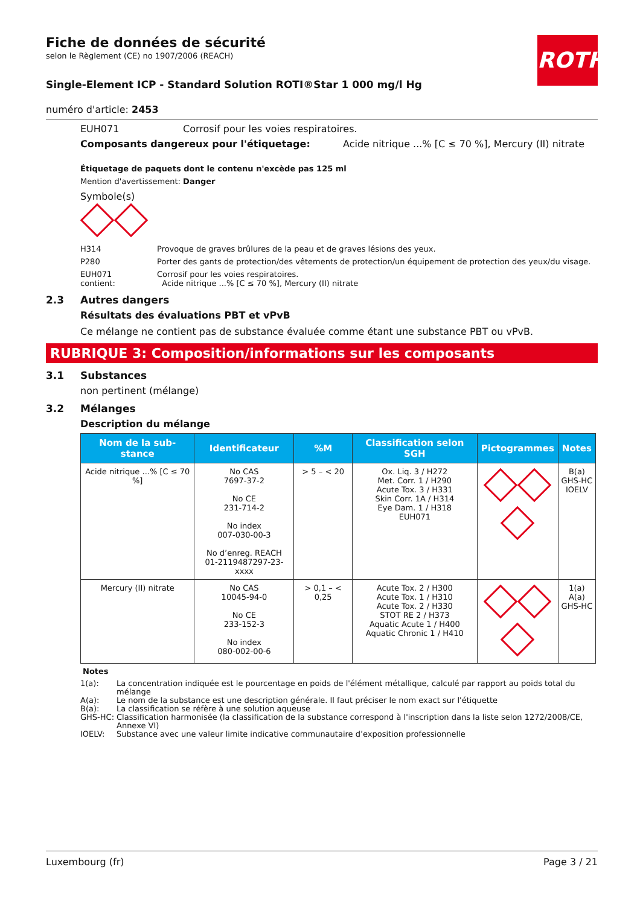ROTH
Fiche de données de sécurité
selon le Règlement (CE) no 1907/2006 (REACH)
Single-Element ICP - Standard Solution ROTI®Star 1 000 mg/l Hg
numéro d'article: 2453
EUH071 Corrosif pour les voies respiratoires.
Composants dangereux pour l'étiquetage: Acide nitrique ...% [C ≤ 70 %], Mercury (II) nitrate
Étiquetage de paquets dont le contenu n'excède pas 125 ml
Mention d'avertissement: Danger
Symbole(s)
H314 Provoque de graves brûlures de la peau et de graves lésions des yeux.
P280 Porter des gants de protection/des vêtements de protection/un équipement de protection des yeux/du visage.
EUH071
contient: Corrosif pour les voies respiratoires.
Acide nitrique ...% [C ≤ 70 %], Mercury (II) nitrate
2.3 Autres dangers
Résultats des évaluations PBT et vPvB
Ce mélange ne contient pas de substance évaluée comme étant une substance PBT ou vPvB.
RUBRIQUE 3: Composition/informations sur les composants
3.1 Substances
non pertinent (mélange)
3.2 Mélanges
Description du mélange
| Nom de la sub-stance | Identificateur | %M | Classification selon SGH | Pictogrammes | Notes |
| --- | --- | --- | --- | --- | --- |
| Acide nitrique ...% [C ≤ 70 %] | No CAS 7697-37-2 No CE 231-714-2 No index 007-030-00-3 No d’enreg. REACH 01-2119487297-23-xxxx | > 5 – < 20 | Ox. Liq. 3 / H272 Met. Corr. 1 / H290 Acute Tox. 3 / H331 Skin Corr. 1A / H314 Eye Dam. 1 / H318 EUH071 | | B(a) GHS-HC IOELV |
| Mercury (II) nitrate | No CAS 10045-94-0 No CE 233-152-3 No index 080-002-00-6 | > 0,1 – < 0,25 | Acute Tox. 2 / H300 Acute Tox. 1 / H310 Acute Tox. 2 / H330 STOT RE 2 / H373 Aquatic Acute 1 / H400 Aquatic Chronic 1 / H410 | | 1(a) A(a) GHS-HC |
Notes
1(a): La concentration indiquée est le pourcentage en poids de l'élément métallique, calculé par rapport au poids total du mélange
A(a): Le nom de la substance est une description générale. Il faut préciser le nom exact sur l'étiquette
B(a): La classification se réfère à une solution aqueuse
GHS-HC: Classification harmonisée (la classification de la substance correspond à l'inscription dans la liste selon 1272/2008/CE, Annexe VI)
IOELV: Substance avec une valeur limite indicative communautaire d’exposition professionnelle
Luxembourg (fr) Page 3 / 21